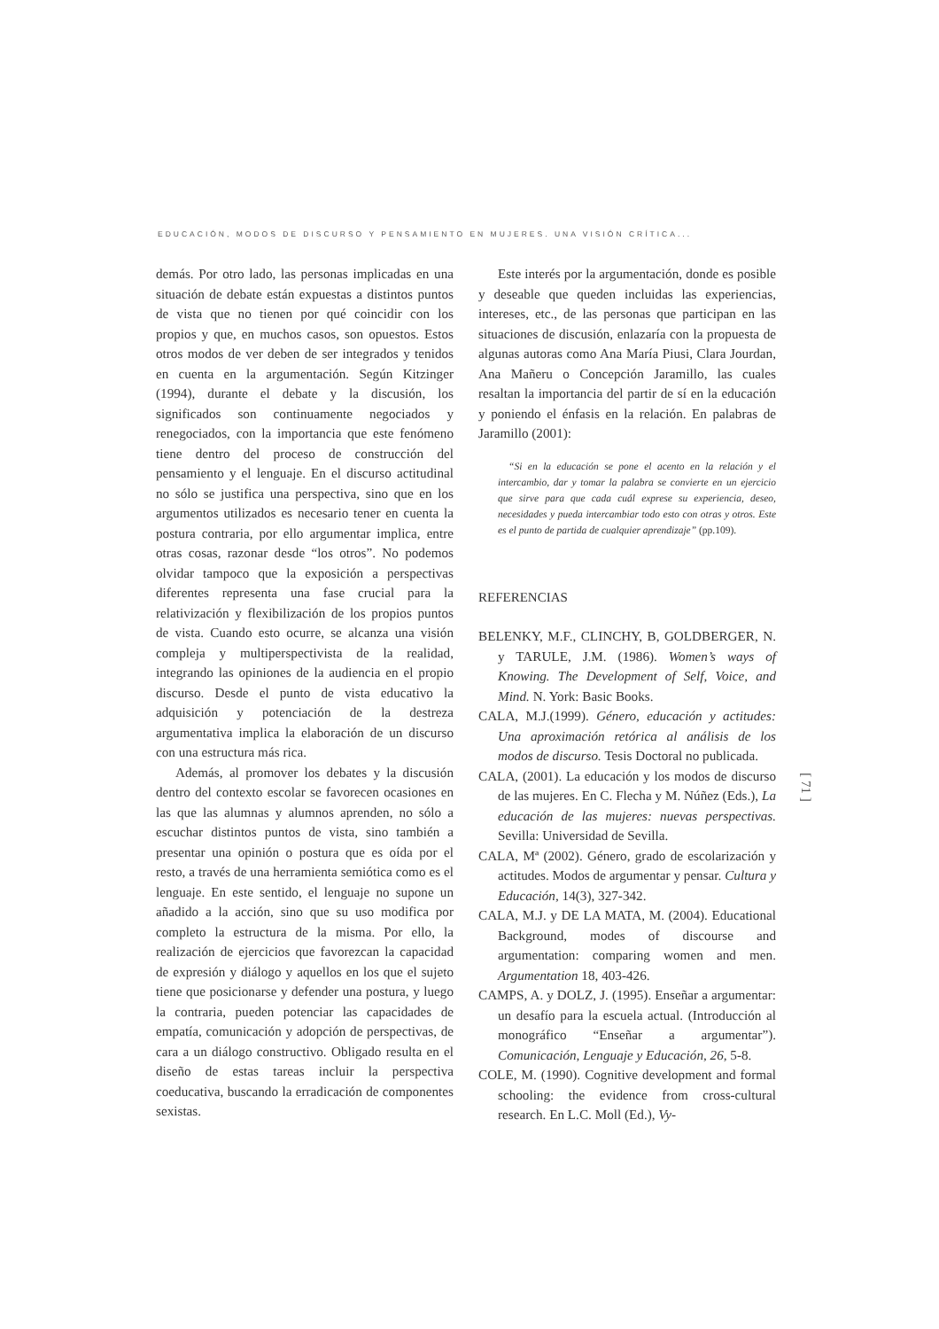EDUCACIÓN, MODOS DE DISCURSO Y PENSAMIENTO EN MUJERES. UNA VISIÓN CRÍTICA...
demás. Por otro lado, las personas implicadas en una situación de debate están expuestas a distintos puntos de vista que no tienen por qué coincidir con los propios y que, en muchos casos, son opuestos. Estos otros modos de ver deben de ser integrados y tenidos en cuenta en la argumentación. Según Kitzinger (1994), durante el debate y la discusión, los significados son continuamente negociados y renegociados, con la importancia que este fenómeno tiene dentro del proceso de construcción del pensamiento y el lenguaje. En el discurso actitudinal no sólo se justifica una perspectiva, sino que en los argumentos utilizados es necesario tener en cuenta la postura contraria, por ello argumentar implica, entre otras cosas, razonar desde “los otros”. No podemos olvidar tampoco que la exposición a perspectivas diferentes representa una fase crucial para la relativización y flexibilización de los propios puntos de vista. Cuando esto ocurre, se alcanza una visión compleja y multiperspectivista de la realidad, integrando las opiniones de la audiencia en el propio discurso. Desde el punto de vista educativo la adquisición y potenciación de la destreza argumentativa implica la elaboración de un discurso con una estructura más rica.
Además, al promover los debates y la discusión dentro del contexto escolar se favorecen ocasiones en las que las alumnas y alumnos aprenden, no sólo a escuchar distintos puntos de vista, sino también a presentar una opinión o postura que es oída por el resto, a través de una herramienta semiótica como es el lenguaje. En este sentido, el lenguaje no supone un añadido a la acción, sino que su uso modifica por completo la estructura de la misma. Por ello, la realización de ejercicios que favorezcan la capacidad de expresión y diálogo y aquellos en los que el sujeto tiene que posicionarse y defender una postura, y luego la contraria, pueden potenciar las capacidades de empatía, comunicación y adopción de perspectivas, de cara a un diálogo constructivo. Obligado resulta en el diseño de estas tareas incluir la perspectiva coeducativa, buscando la erradicación de componentes sexistas.
Este interés por la argumentación, donde es posible y deseable que queden incluidas las experiencias, intereses, etc., de las personas que participan en las situaciones de discusión, enlazaría con la propuesta de algunas autoras como Ana María Piusi, Clara Jourdan, Ana Mañeru o Concepción Jaramillo, las cuales resaltan la importancia del partir de sí en la educación y poniendo el énfasis en la relación. En palabras de Jaramillo (2001):
“Si en la educación se pone el acento en la relación y el intercambio, dar y tomar la palabra se convierte en un ejercicio que sirve para que cada cuál exprese su experiencia, deseo, necesidades y pueda intercambiar todo esto con otras y otros. Este es el punto de partida de cualquier aprendizaje” (pp.109).
REFERENCIAS
BELENKY, M.F., CLINCHY, B, GOLDBERGER, N. y TARULE, J.M. (1986). Women’s ways of Knowing. The Development of Self, Voice, and Mind. N. York: Basic Books.
CALA, M.J.(1999). Género, educación y actitudes: Una aproximación retórica al análisis de los modos de discurso. Tesis Doctoral no publicada.
CALA, (2001). La educación y los modos de discurso de las mujeres. En C. Flecha y M. Núñez (Eds.), La educación de las mujeres: nuevas perspectivas. Sevilla: Universidad de Sevilla.
CALA, Mª (2002). Género, grado de escolarización y actitudes. Modos de argumentar y pensar. Cultura y Educación, 14(3), 327-342.
CALA, M.J. y DE LA MATA, M. (2004). Educational Background, modes of discourse and argumentation: comparing women and men. Argumentation 18, 403-426.
CAMPS, A. y DOLZ, J. (1995). Enseñar a argumentar: un desafío para la escuela actual. (Introducción al monográfico “Enseñar a argumentar”). Comunicación, Lenguaje y Educación, 26, 5-8.
COLE, M. (1990). Cognitive development and formal schooling: the evidence from cross-cultural research. En L.C. Moll (Ed.), Vy-
[ 71 ]